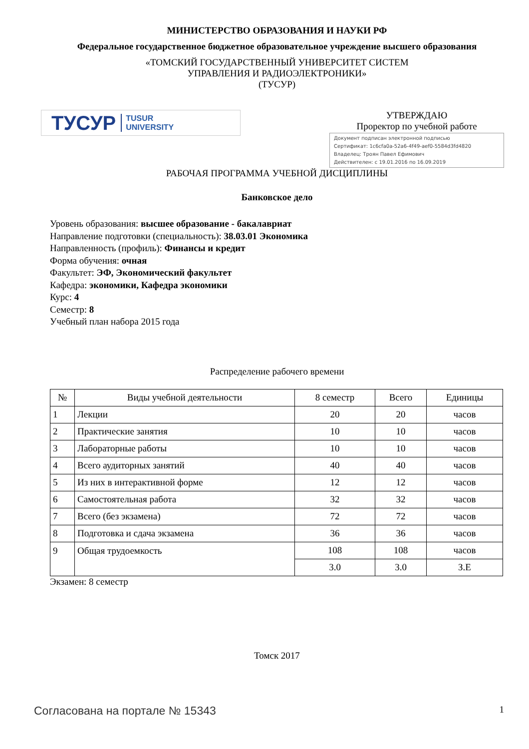МИНИСТЕРСТВО ОБРАЗОВАНИЯ И НАУКИ РФ
Федеральное государственное бюджетное образовательное учреждение высшего образования
«ТОМСКИЙ ГОСУДАРСТВЕННЫЙ УНИВЕРСИТЕТ СИСТЕМ
УПРАВЛЕНИЯ И РАДИОЭЛЕКТРОНИКИ»
(ТУСУР)
ТУСУР TUSUR
UNIVERSITY
УТВЕРЖДАЮ
Проректор по учебной работе
Документ подписан электронной подписью
Сертификат: 1c6cfa0a-52a6-4f49-aef0-5584d3fd4820
Владелец: Троян Павел Ефимович
Действителен: с 19.01.2016 по 16.09.2019
РАБОЧАЯ ПРОГРАММА УЧЕБНОЙ ДИСЦИПЛИНЫ
Банковское дело
Уровень образования: высшее образование - бакалавриат
Направление подготовки (специальность): 38.03.01 Экономика
Направленность (профиль): Финансы и кредит
Форма обучения: очная
Факультет: ЭФ, Экономический факультет
Кафедра: экономики, Кафедра экономики
Курс: 4
Семестр: 8
Учебный план набора 2015 года
Распределение рабочего времени
| № | Виды учебной деятельности | 8 семестр | Всего | Единицы |
| --- | --- | --- | --- | --- |
| 1 | Лекции | 20 | 20 | часов |
| 2 | Практические занятия | 10 | 10 | часов |
| 3 | Лабораторные работы | 10 | 10 | часов |
| 4 | Всего аудиторных занятий | 40 | 40 | часов |
| 5 | Из них в интерактивной форме | 12 | 12 | часов |
| 6 | Самостоятельная работа | 32 | 32 | часов |
| 7 | Всего (без экзамена) | 72 | 72 | часов |
| 8 | Подготовка и сдача экзамена | 36 | 36 | часов |
| 9 | Общая трудоемкость | 108 | 108 | часов |
| | | 3.0 | 3.0 | З.Е |
Экзамен: 8 семестр
Томск 2017
Согласована на портале № 15343 1